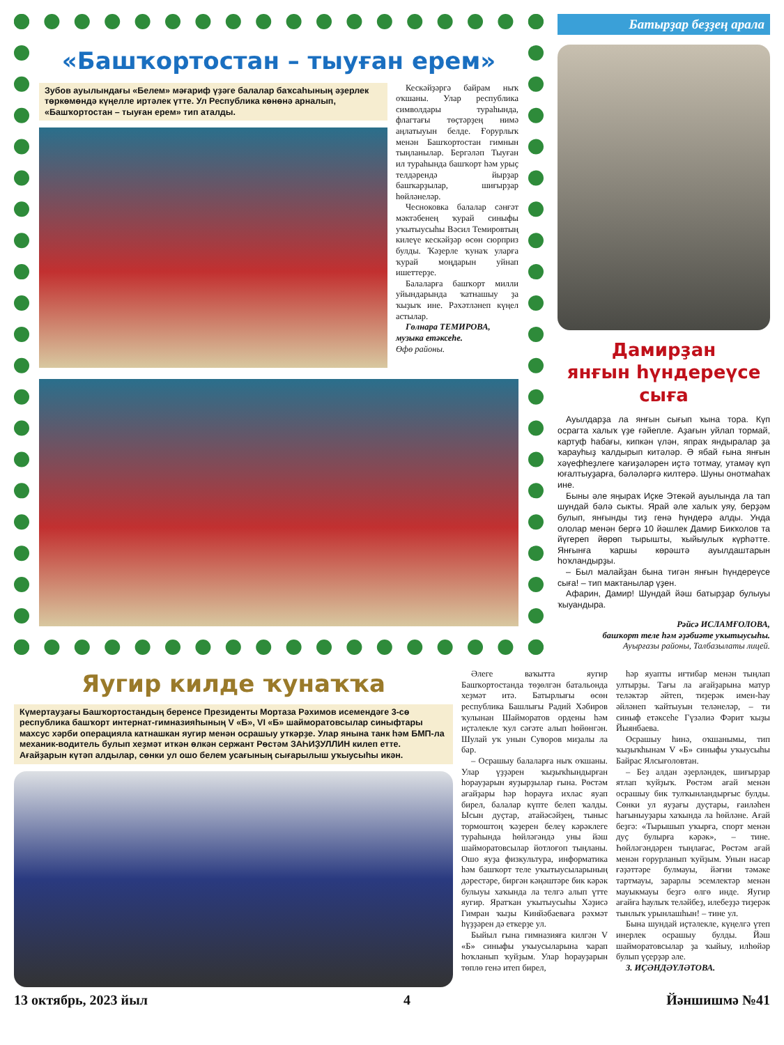«Башҡортостан – тыуған ерем»
Зубов ауылындағы «Белем» мәғариф үҙәге балалар баҡсаһының әҙерлек төркөмөндә күңелле иртәлек үтте. Ул Республика көнөнә арналып, «Башҡортостан – тыуған ерем» тип аталды.
Кескәйҙәргә байрам ныҡ оҡшаны. Улар республика символдары тураһында, флагтағы төҫтәрҙең нимә аңлатыуын белде. Ғорурлыҡ менән Башҡортостан гимнын тыңланылар. Бергәләп Тыуған ил тураһында башҡорт һәм урыҫ телдәрендә йырҙар башҡарҙылар, шиғырҙар һөйләнеләр.
Чесноковка балалар сәнғәт мәктәбенең ҡурай синыфы уҡытыусыһы Вәсил Темировтың килеүе кескәйҙәр өсөн сюрприз булды. Ҡәҙерле ҡунаҡ уларға ҡурай моңдарын уйнап ишеттерҙе.
Балаларға башҡорт милли уйындарында ҡатнашыу ҙа ҡыҙыҡ ине. Рәхәтләнеп күңел астылар.
Гөлнара ТЕМИРОВА,
музыка етәксеһе.
Өфө районы.
Батырҙар беҙҙең арала
Дамирҙан
янғын һүндереүсе
сыға
Ауылдарҙа ла янғын сығып ҡына тора. Күп осрагта халыҡ үҙе ғәйепле. Аҙағын уйлап тормай, картуф һабағы, кипкән үлән, япраҡ яндыралар ҙа ҡарауһыҙ ҡалдырып китәләр. Ә ябай ғына янғын хәүефһеҙлеге ҡағиҙәләрен иҫтә тотмау, утамәү күп юғалтыуҙарға, бәләләргә килтерә. Шуны онотмаһаҡ ине.
Быны әле яңыраҡ Иҫке Этекәй ауылында ла тап шундай бәлә сыкты. Ярай әле халыҡ уяу, берҙәм булып, янғынды тиҙ генә һүндерә алды. Унда ололар менән бергә 10 йәшлек Дамир Бикҡолов та йүгереп йөрөп тырышты, ҡыйыулыҡ күрһәтте. Янғынға ҡаршы көрәштә ауылдаштарын һоҡландырҙы.
– Был малайҙан бына тигән янғын һүндереүсе сыға! – тип мактанылар үҙен.
Афарин, Дамир! Шундай йәш батырҙар булыуы ҡыуандыра.
Рәйсә ИСЛАМҒОЛОВА,
башҡорт теле һәм әҙәбиәте уҡытыусыһы.
Ауырғазы районы, Талбазылаты лицей.
Яугир килде ҡунаҡҡа
Күмертауҙағы Башҡортостандың беренсе Президенты Мортаза Рәхимов исемендәге 3-сө республика башҡорт интернат-гимназияһының V «Б», VI «Б» шайморатовсылар синыфтары махсус хәрби операцияла катнашкан яугир менән осрашыу уткәрҙе. Улар янына танк һәм БМП-ла механик-водитель булып хеҙмәт иткән өлкән сержант Рөстәм ЗАҺИҘУЛЛИН килеп етте. Ағайҙарын күтәп алдылар, сөнки ул ошо белем усағының сығарылыш уҡыусыһы икән.
Әлеге ваҡытта яугир Башҡортостанда төҙөлгән батальонда хеҙмәт итә. Батырлығы өсөн республика Башлығы Радий Хәбиров ҡулынан Шайморатов ордены һәм иҫтәлекле ҡул сәғәте алып һөйөнгән. Шулай уҡ унын Суворов миҙалы ла бар.
– Осрашыу балаларға ныҡ оҡшаны. Улар үҙҙәрен ҡыҙыҡһындырған һорауҙарын яуҙырҙылар ғына. Рөстәм ағайҙары һәр һорауға ихлас яуап бирел, балалар күпте белеп ҡалды. Ысын дуҫтар, атайәсәйҙең, тыныс тормоштоң ҡәҙерен белеү кәрәклеге тураһында һөйләгәндә уны йәш шайморатовсылар йотлоғоп тыңланы. Ошо яуҙа физкультура, информатика һәм башҡорт теле уҡытыусыларының дәрестәре, биргән кәңәштәре бик кәрәк булыуы хаҡында ла телгә алып үтте яугир. Яратҡан уҡытыусыһы Хәҙисә Гимран ҡыҙы Кинйәбаеваға рәхмәт һүҙҙәрен дә еткерҙе ул.
Быйыл ғына гимназияға килгән V «Б» синыфы уҡыусыларына ҡарап һоҡланып ҡуйҙым. Улар һорауҙарын төплө генә итеп бирел,
һәр яуапты иғтибар менән тыңлап ултырҙы. Тағы ла ағайҙарына матур теләктәр әйтеп, тиҙерәк имен-һау әйләнеп ҡайтыуын теләнеләр, – ти синыф етәксеһе Гүзәлиә Фәрит ҡыҙы Йыянбаева.
Осрашыу һинә, оҡшанымы, тип ҡыҙыҡһынам V «Б» синыфы уҡыусыһы Байрас Ялсығоловтан.
– Беҙ алдан әҙерләндек, шиғырҙар ятлап ҡуйҙыҡ. Рөстәм ағай менән осрашыу бик тулҡынландырғыс булды. Сөнки ул яуҙағы дуҫтары, ғаиләһен һағыныуҙары хаҡында ла һөйләне. Ағай беҙгә: «Тырышып уҡырға, спорт менән дуҫ булырға кәрәк», – тине. Һөйләгәндәрен тыңлағас, Рөстәм ағай менән ғорурланып ҡуйҙым. Унын насар ғәҙәттәре булмауы, йәғни тәмәке тартмауы, зарарлы эсемлектәр менән мауыкмауы беҙгә өлгө инде. Яугир ағайға һаулыҡ теләйбеҙ, илебеҙҙә тиҙерәк тынлыҡ урынлашһын! – тине ул.
Бына шундай иҫтәлекле, күңелгә үтеп инерлек осрашыу булды. Йәш шайморатовсылар ҙа ҡыйыу, илһөйәр булып үҫерҙәр әле.
З. ИҪӘНДӘҮЛӘТОВА.
13 октябрь, 2023 йыл 4 Йәншишмә №41